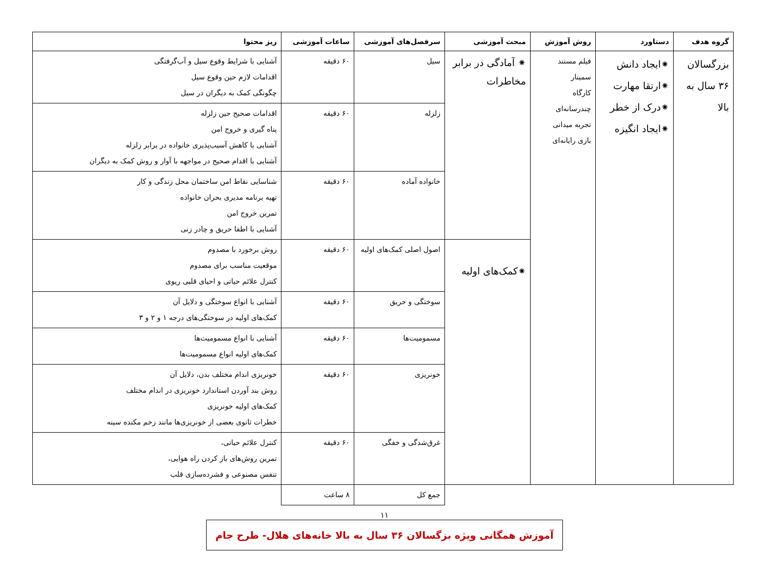| گروه هدف | دستاورد | روش آموزش | مبحث آموزشی | سرفصل‌های آموزشی | ساعات آموزشی | ریز محتوا |
| --- | --- | --- | --- | --- | --- | --- |
| بزرگسالان ۳۶ سال به بالا | ⁕ایجاد دانش ⁕ارتقا مهارت ⁕درک از خطر ⁕ایجاد انگیزه | فیلم مستند سمینار کارگاه چندرسانه‌ای تجربه میدانی بازی رایانه‌ای | ⁕ آمادگی در برابر مخاطرات | سیل | ۶۰ دقیقه | آشنایی با شرایط وقوع سیل و آب‌گرفتگی اقدامات لازم حین وقوع سیل چگونگی کمک به دیگران در سیل |
| | | | | زلزله | ۶۰ دقیقه | اقدامات صحیح حین زلزله پناه گیری و خروج امن آشنایی با کاهش آسیب‌پذیری خانواده در برابر زلزله آشنایی با اقدام صحیح در مواجهه با آوار و روش کمک به دیگران |
| | | | | خانواده آماده | ۶۰ دقیقه | شناسایی نقاط امن ساختمان محل زندگی و کار تهیه برنامه مدیری بحران خانواده تمرین خروج امن آشنایی با اطفا حریق و چادر زنی |
| | | | ⁕کمک‌های اولیه | اصول اصلی کمک‌های اولیه | ۶۰ دقیقه | روش برخورد با مصدوم موقعیت مناسب برای مصدوم کنترل علائم حیاتی و احیای قلبی ریوی |
| | | | | سوختگی و حریق | ۶۰ دقیقه | آشنایی با انواع سوختگی و دلایل آن کمک‌های اولیه در سوختگی‌های درجه ۱ و ۲ و ۳ |
| | | | | مسمومیت‌ها | ۶۰ دقیقه | آشنایی با انواع مسمومیت‌ها کمک‌های اولیه انواع مسمومیت‌ها |
| | | | | خونریزی | ۶۰ دقیقه | خونریزی اندام مختلف بدن، دلایل آن روش بند آوردن استاندارد خونریزی در اندام مختلف کمک‌های اولیه خونریزی خطرات ثانوی بعضی از خونریزی‌ها مانند زخم مکنده سینه |
| | | | | غرق‌شدگی و خفگی | ۶۰ دقیقه | کنترل علائم حیاتی، تمرین روش‌های باز کردن راه هوایی، تنفس مصنوعی و فشرده‌سازی قلب |
| | | | | جمع کل | ۸ ساعت | |
۱۱
آموزش همگانی ویژه بزگسالان ۳۶ سال به بالا خانه‌های هلال- طرح جام